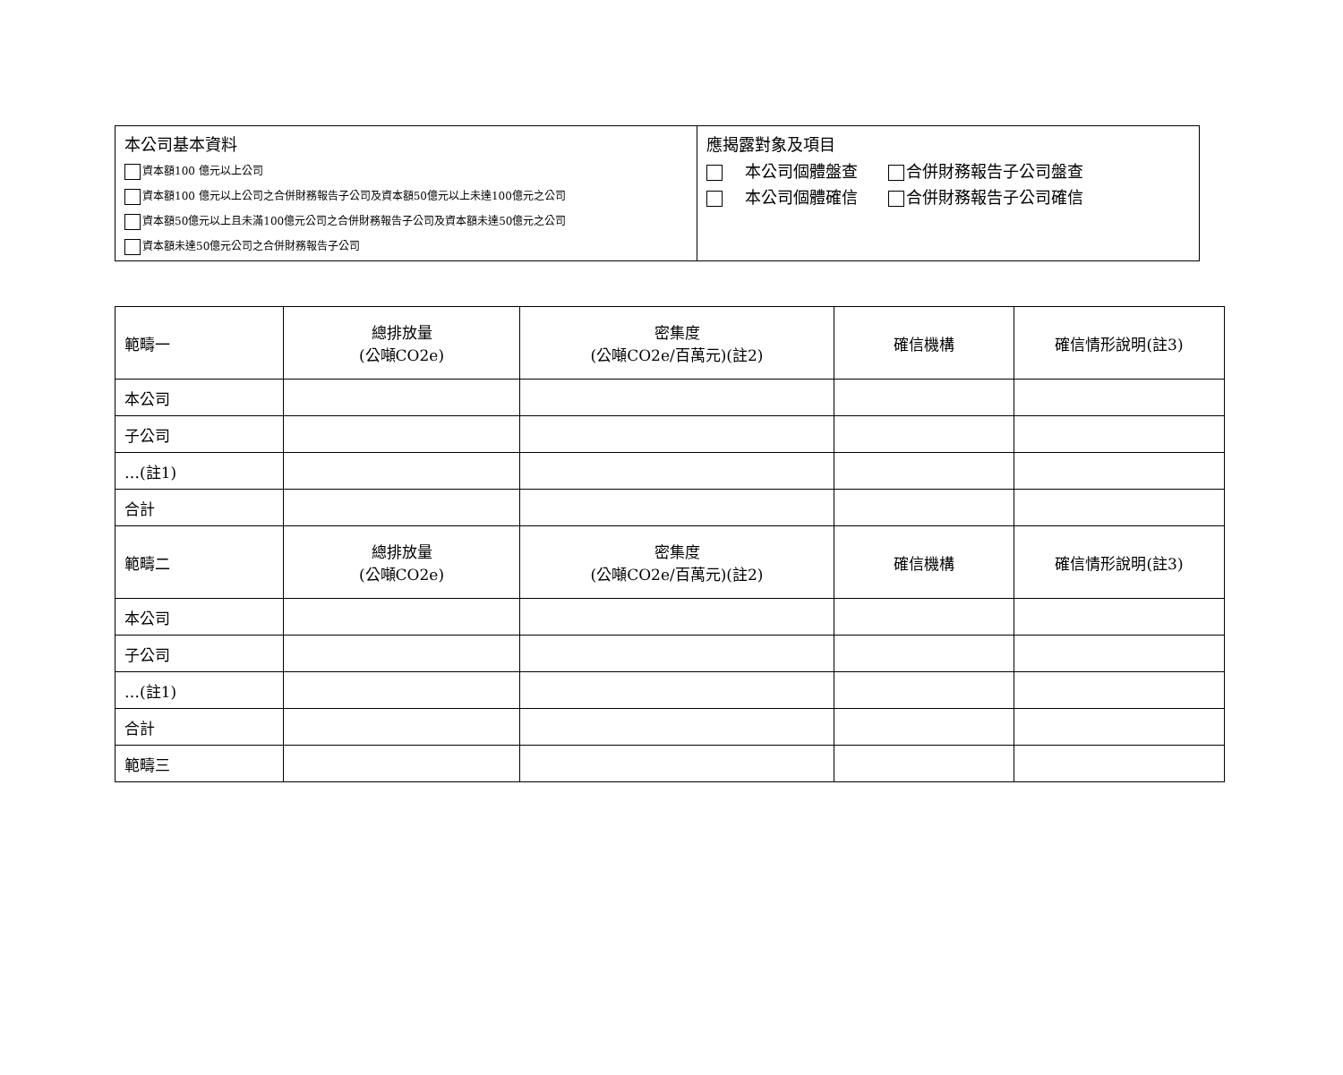本公司基本資料
資本額100 億元以上公司
資本額100 億元以上公司之合併財務報告子公司及資本額50億元以上未達100億元之公司
資本額50億元以上且未滿100億元公司之合併財務報告子公司及資本額未達50億元之公司
資本額未達50億元公司之合併財務報告子公司
應揭露對象及項目
本公司個體盤查 合併財務報告子公司盤查
本公司個體確信 合併財務報告子公司確信
| 範疇一 | 總排放量 (公噸CO2e) | 密集度 (公噸CO2e/百萬元)(註2) | 確信機構 | 確信情形說明(註3) |
| 本公司 | | | | |
| 子公司 | | | | |
| …(註1) | | | | |
| 合計 | | | | |
| 範疇二 | 總排放量 (公噸CO2e) | 密集度 (公噸CO2e/百萬元)(註2) | 確信機構 | 確信情形說明(註3) |
| 本公司 | | | | |
| 子公司 | | | | |
| …(註1) | | | | |
| 合計 | | | | |
| 範疇三 | | | | |